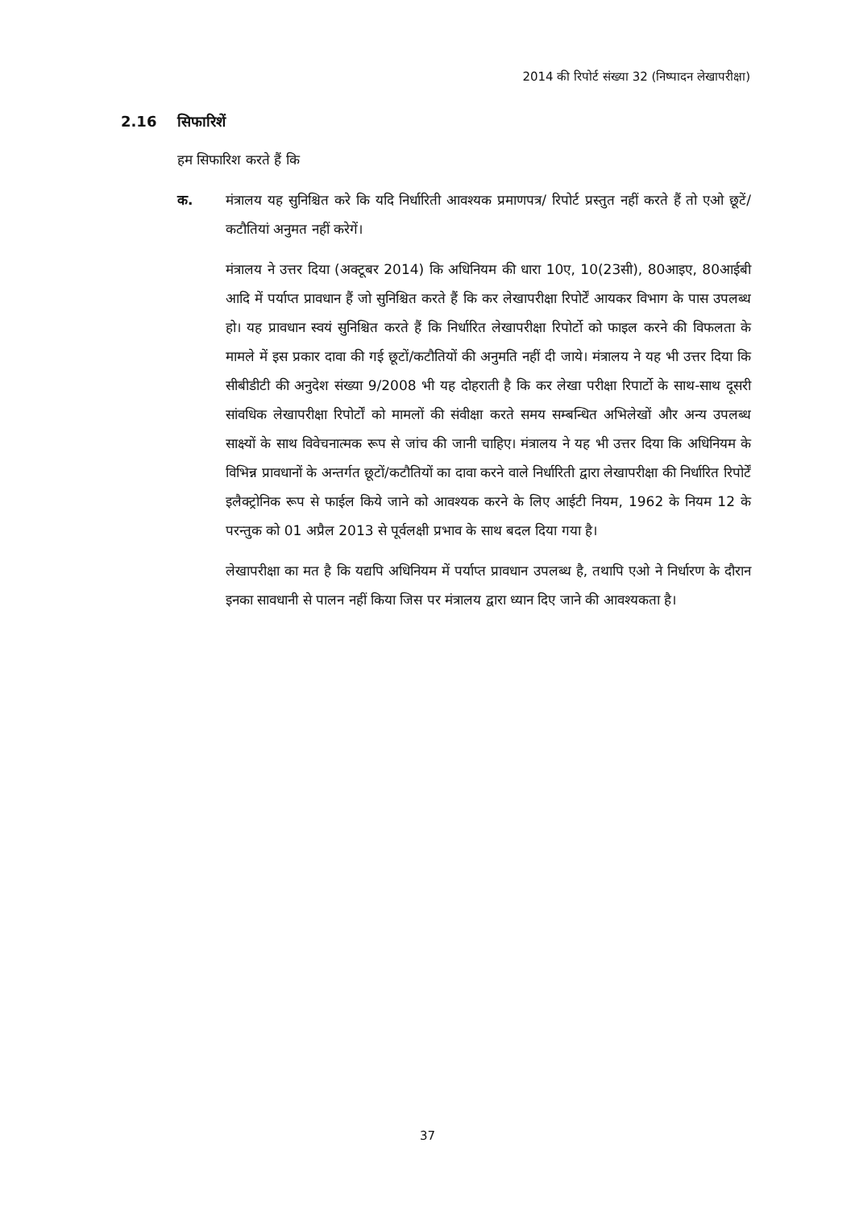2014 की रिपोर्ट संख्या 32 (निष्पादन लेखापरीक्षा)
2.16 सिफारिशें
हम सिफारिश करते हैं कि
क. मंत्रालय यह सुनिश्चित करे कि यदि निर्धारिती आवश्यक प्रमाणपत्र/ रिपोर्ट प्रस्तुत नहीं करते हैं तो एओ छूटें/कटौतियां अनुमत नहीं करेगें।
मंत्रालय ने उत्तर दिया (अक्टूबर 2014) कि अधिनियम की धारा 10ए, 10(23सी), 80आइए, 80आईबी आदि में पर्याप्त प्रावधान हैं जो सुनिश्चित करते हैं कि कर लेखापरीक्षा रिपोर्टें आयकर विभाग के पास उपलब्ध हो। यह प्रावधान स्वयं सुनिश्चित करते हैं कि निर्धारित लेखापरीक्षा रिपोर्टो को फाइल करने की विफलता के मामले में इस प्रकार दावा की गई छूटों/कटौतियों की अनुमति नहीं दी जाये। मंत्रालय ने यह भी उत्तर दिया कि सीबीडीटी की अनुदेश संख्या 9/2008 भी यह दोहराती है कि कर लेखा परीक्षा रिपार्टो के साथ-साथ दूसरी सांवधिक लेखापरीक्षा रिपोर्टों को मामलों की संवीक्षा करते समय सम्बन्धित अभिलेखों और अन्य उपलब्ध साक्ष्यों के साथ विवेचनात्मक रूप से जांच की जानी चाहिए। मंत्रालय ने यह भी उत्तर दिया कि अधिनियम के विभिन्न प्रावधानों के अन्तर्गत छूटों/कटौतियों का दावा करने वाले निर्धारिती द्वारा लेखापरीक्षा की निर्धारित रिपोर्टें इलैक्ट्रोनिक रूप से फाईल किये जाने को आवश्यक करने के लिए आईटी नियम, 1962 के नियम 12 के परन्तुक को 01 अप्रैल 2013 से पूर्वलक्षी प्रभाव के साथ बदल दिया गया है।
लेखापरीक्षा का मत है कि यद्यपि अधिनियम में पर्याप्त प्रावधान उपलब्ध है, तथापि एओ ने निर्धारण के दौरान इनका सावधानी से पालन नहीं किया जिस पर मंत्रालय द्वारा ध्यान दिए जाने की आवश्यकता है।
37